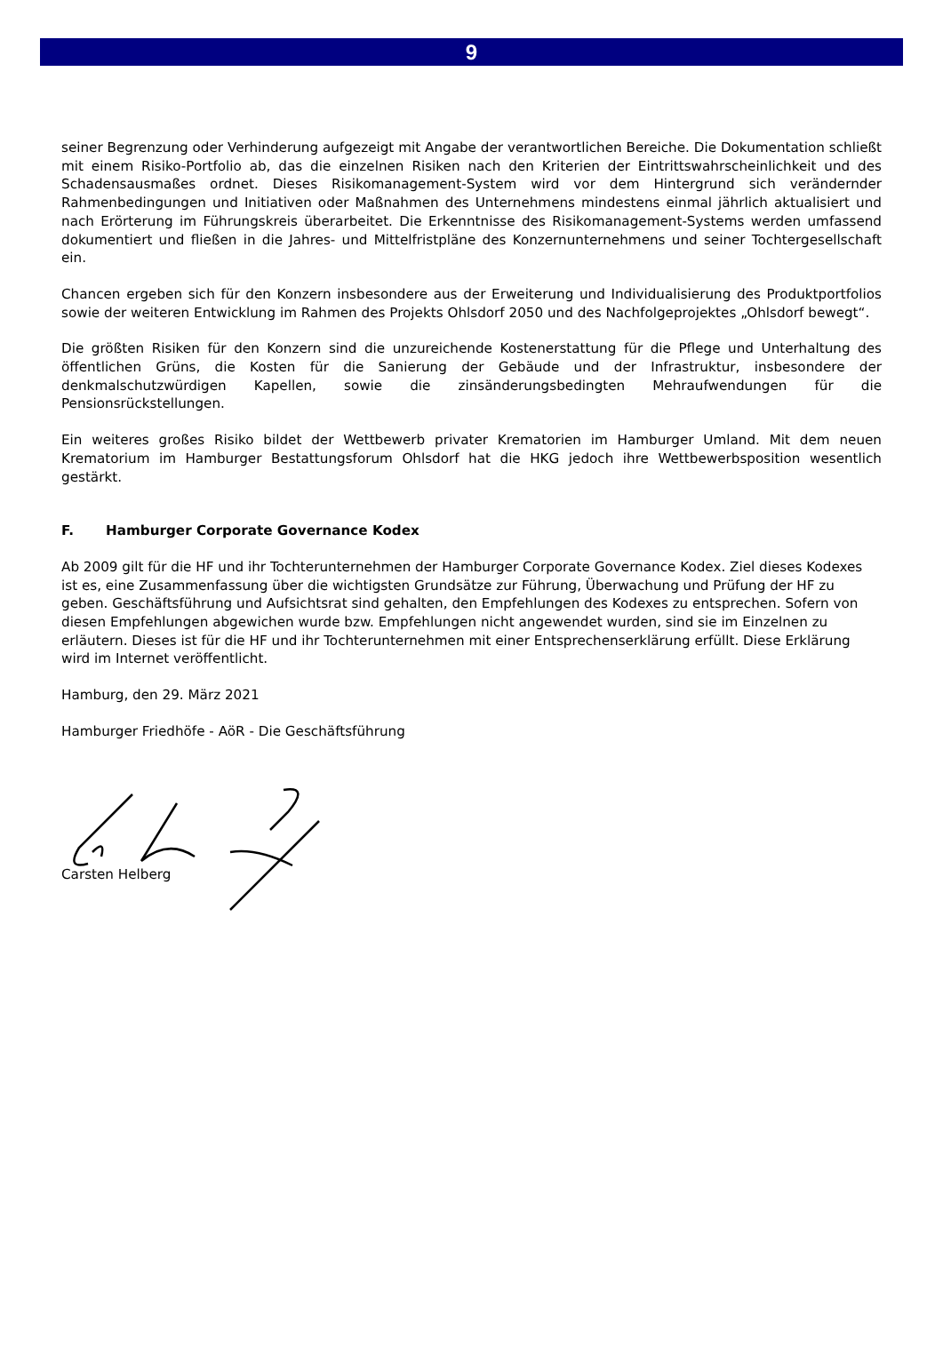9
seiner Begrenzung oder Verhinderung aufgezeigt mit Angabe der verantwortlichen Bereiche. Die Dokumentation schließt mit einem Risiko-Portfolio ab, das die einzelnen Risiken nach den Kriterien der Eintrittswahrscheinlichkeit und des Schadensausmaßes ordnet. Dieses Risikomanagement-System wird vor dem Hintergrund sich verändernder Rahmenbedingungen und Initiativen oder Maßnahmen des Unternehmens mindestens einmal jährlich aktualisiert und nach Erörterung im Führungskreis überarbeitet. Die Erkenntnisse des Risikomanagement-Systems werden umfassend dokumentiert und fließen in die Jahres- und Mittelfristpläne des Konzernunternehmens und seiner Tochtergesellschaft ein.
Chancen ergeben sich für den Konzern insbesondere aus der Erweiterung und Individualisierung des Produktportfolios sowie der weiteren Entwicklung im Rahmen des Projekts Ohlsdorf 2050 und des Nachfolgeprojektes „Ohlsdorf bewegt“.
Die größten Risiken für den Konzern sind die unzureichende Kostenerstattung für die Pflege und Unterhaltung des öffentlichen Grüns, die Kosten für die Sanierung der Gebäude und der Infrastruktur, insbesondere der denkmalschutzwürdigen Kapellen, sowie die zinsänderungsbedingten Mehraufwendungen für die Pensionsrückstellungen.
Ein weiteres großes Risiko bildet der Wettbewerb privater Krematorien im Hamburger Umland. Mit dem neuen Krematorium im Hamburger Bestattungsforum Ohlsdorf hat die HKG jedoch ihre Wettbewerbsposition wesentlich gestärkt.
F. Hamburger Corporate Governance Kodex
Ab 2009 gilt für die HF und ihr Tochterunternehmen der Hamburger Corporate Governance Kodex. Ziel dieses Kodexes ist es, eine Zusammenfassung über die wichtigsten Grundsätze zur Führung, Überwachung und Prüfung der HF zu geben. Geschäftsführung und Aufsichtsrat sind gehalten, den Empfehlungen des Kodexes zu entsprechen. Sofern von diesen Empfehlungen abgewichen wurde bzw. Empfehlungen nicht angewendet wurden, sind sie im Einzelnen zu erläutern. Dieses ist für die HF und ihr Tochterunternehmen mit einer Entsprechenserklärung erfüllt. Diese Erklärung wird im Internet veröffentlicht.
Hamburg, den 29. März 2021
Hamburger Friedhöfe - AöR - Die Geschäftsführung
Carsten Helberg